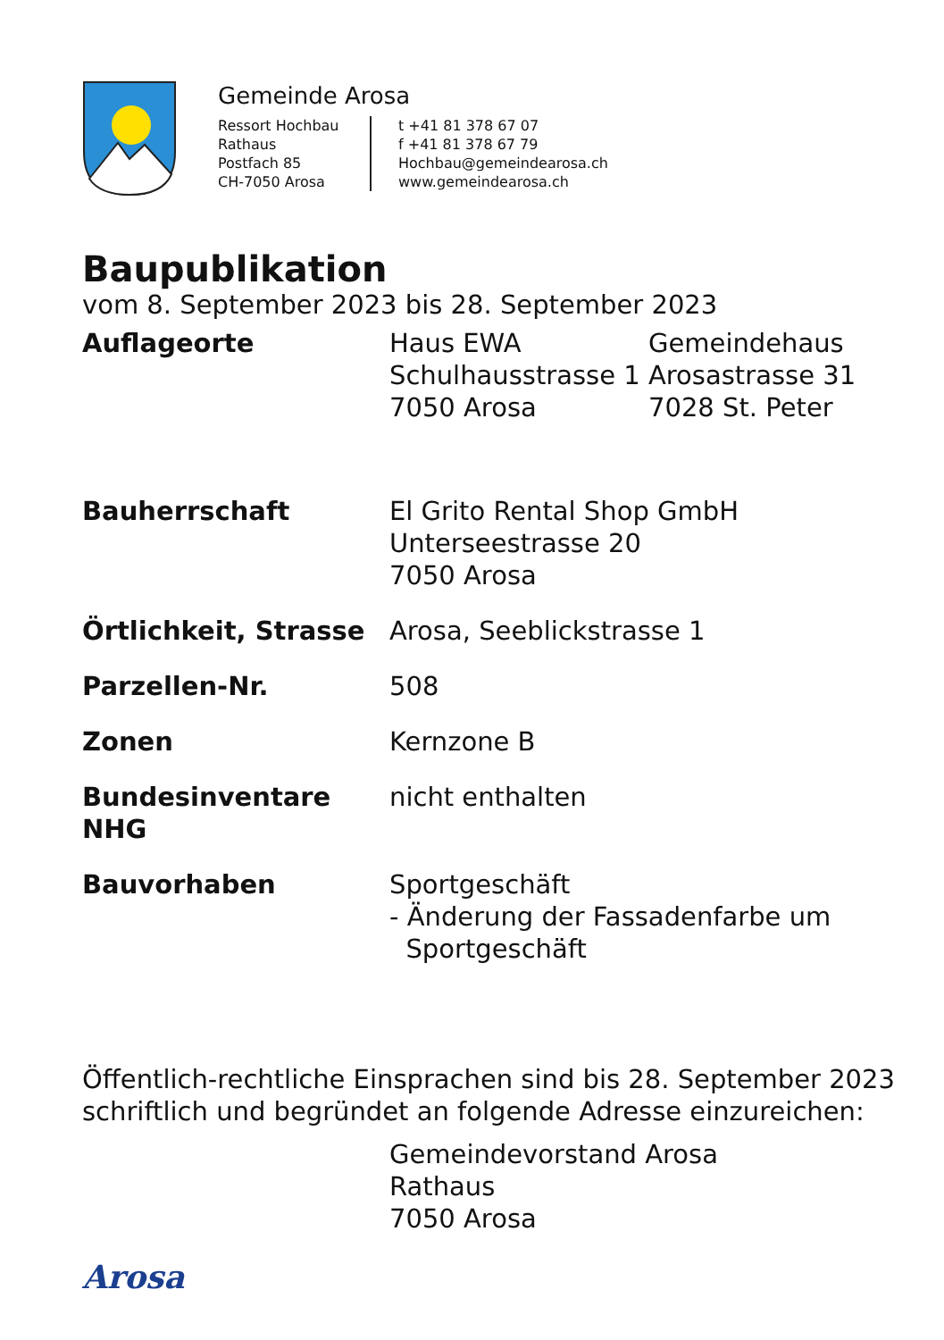Gemeinde Arosa
Ressort Hochbau
Rathaus
Postfach 85
CH-7050 Arosa
t +41 81 378 67 07
f +41 81 378 67 79
Hochbau@gemeindearosa.ch
www.gemeindearosa.ch
Baupublikation
vom 8. September 2023 bis 28. September 2023
Auflageorte Haus EWA
Schulhausstrasse 1
7050 Arosa
Gemeindehaus
Arosastrasse 31
7028 St. Peter
Bauherrschaft El Grito Rental Shop GmbH
Unterseestrasse 20
7050 Arosa
Örtlichkeit, Strasse
Arosa, Seeblickstrasse 1
Parzellen-Nr. 508
Zonen Kernzone B
Bundesinventare NHG nicht enthalten
Bauvorhaben Sportgeschäft
- Änderung der Fassadenfarbe um
Sportgeschäft
Öffentlich-rechtliche Einsprachen sind bis 28. September 2023
schriftlich und begründet an folgende Adresse einzureichen:
Gemeindevorstand Arosa
Rathaus
7050 Arosa
Arosa